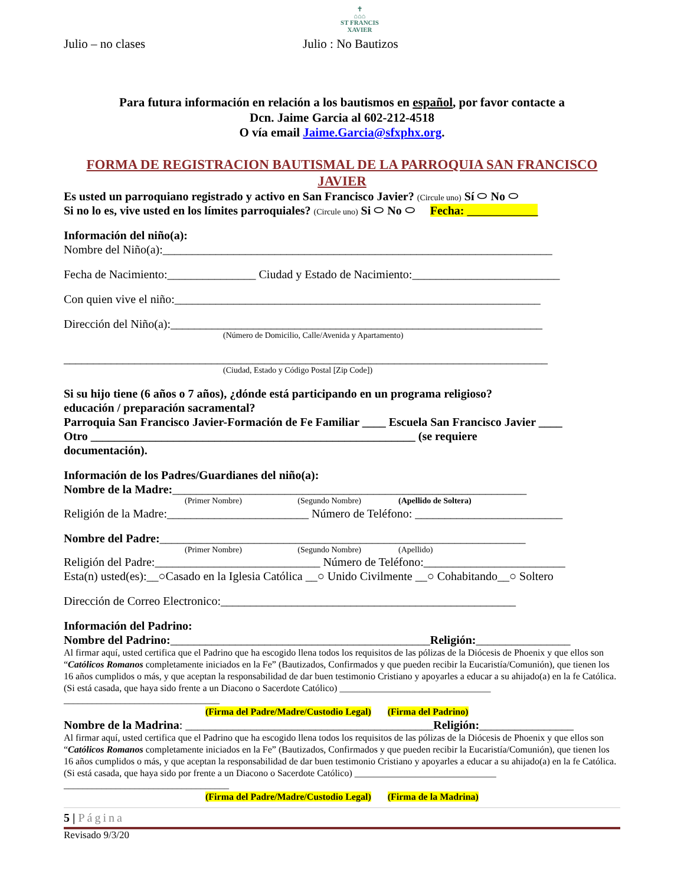✝
⌂⌂⌂
ST FRANCIS
XAVIER
Julio – no clases Julio : No Bautizos
Para futura información en relación a los bautismos en español, por favor contacte a
Dcn. Jaime Garcia al 602-212-4518
O vía email Jaime.Garcia@sfxphx.org.
FORMA DE REGISTRACION BAUTISMAL DE LA PARROQUIA SAN FRANCISCO JAVIER
Es usted un parroquiano registrado y activo en San Francisco Javier? (Circule uno) Sí ⬭ No ⬭
Si no lo es, vive usted en los límites parroquiales? (Circule uno) Si ⬭ No ⬭ Fecha: ____________
Información del niño(a):
Nombre del Niño(a):__________________________________________________________________
Fecha de Nacimiento:_______________ Ciudad y Estado de Nacimiento:_________________________
Con quien vive el niño:______________________________________________________________
Dirección del Niño(a):_______________________________________________________________
(Número de Domicilio, Calle/Avenida y Apartamento)
__________________________________________________________________________________
(Ciudad, Estado y Código Postal [Zip Code])
Si su hijo tiene (6 años o 7 años), ¿dónde está participando en un programa religioso?
educación / preparación sacramental?
Parroquia San Francisco Javier-Formación de Fe Familiar ____ Escuela San Francisco Javier ____
Otro _______________________________________________________ (se requiere
documentación).
Información de los Padres/Guardianes del niño(a):
Nombre de la Madre:____________________________________________________________
(Primer Nombre) (Segundo Nombre) (Apellido de Soltera)
Religión de la Madre:________________________ Número de Teléfono: _________________________
Nombre del Padre:______________________________________________________________
(Primer Nombre) (Segundo Nombre) (Apellido)
Religión del Padre:____________________________ Número de Teléfono:________________________
Esta(n) usted(es):__○Casado en la Iglesia Católica __○ Unido Civilmente __○ Cohabitando__○ Soltero
Dirección de Correo Electronico:__________________________________________________
Información del Padrino:
Nombre del Padrino:____________________________________________Religión:________________
Al firmar aquí, usted certifica que el Padrino que ha escogido llena todos los requisitos de las pólizas de la Diócesis de Phoenix y que ellos son “Católicos Romanos completamente iniciados en la Fe” (Bautizados, Confirmados y que pueden recibir la Eucaristía/Comunión), que tienen los 16 años cumplidos o más, y que aceptan la responsabilidad de dar buen testimonio Cristiano y apoyarles a educar a su ahijado(a) en la fe Católica. (Si está casada, que haya sido frente a un Diacono o Sacerdote Católico) ________________________________ _________________________________
(Firma del Padre/Madre/Custodio Legal) (Firma del Padrino)
Nombre de la Madrina: __________________________________________Religión:________________
Al firmar aquí, usted certifica que el Padrino que ha escogido llena todos los requisitos de las pólizas de la Diócesis de Phoenix y que ellos son “Católicos Romanos completamente iniciados en la Fe” (Bautizados, Confirmados y que pueden recibir la Eucaristía/Comunión), que tienen los 16 años cumplidos o más, y que aceptan la responsabilidad de dar buen testimonio Cristiano y apoyarles a educar a su ahijado(a) en la fe Católica. (Si está casada, que haya sido por frente a un Diacono o Sacerdote Católico) ______________________________ ___________________________________
(Firma del Padre/Madre/Custodio Legal) (Firma de la Madrina)
5 | Página
Revisado 9/3/20